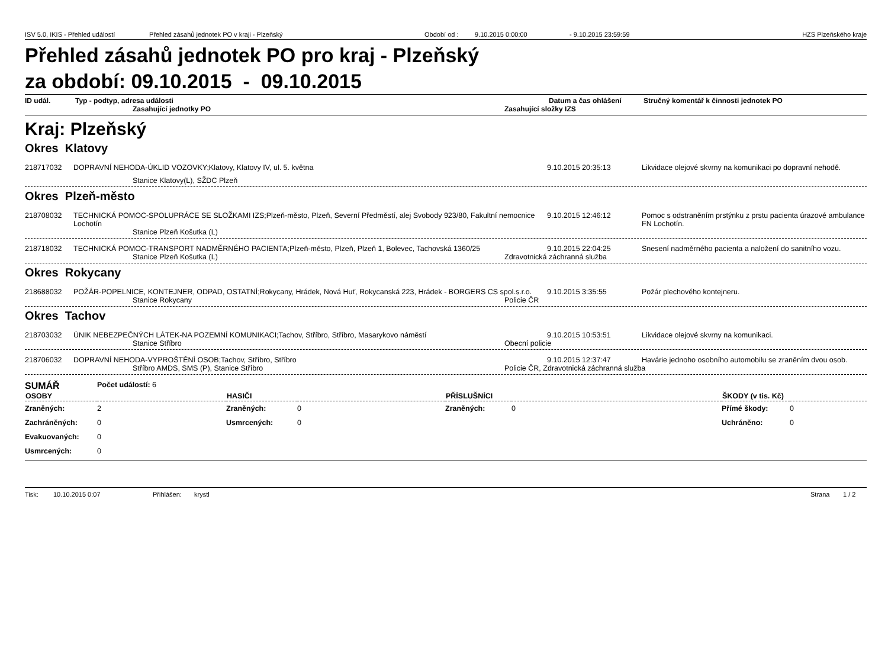ISV 5.0, IKIS - Přehled událostí Přehled zásahů jednotek PO v kraji - Plzeňský Období od : 9.10.2015 0:00:00 - 9.10.2015 23:59:59 HZS Plzeňského kraje
Přehled zásahů jednotek PO pro kraj - Plzeňský
za období: 09.10.2015 - 09.10.2015
ID udál. Typ - podtyp, adresa události Datum a čas ohlášení Stručný komentář k činnosti jednotek PO
Zasahující jednotky PO Zasahující složky IZS
Kraj: Plzeňský
Okres Klatovy
218717032 DOPRAVNÍ NEHODA-ÚKLID VOZOVKY;Klatovy, Klatovy IV, ul. 5. května 9.10.2015 20:35:13 Likvidace olejové skvrny na komunikaci po dopravní nehodě.
Stanice Klatovy(L), SŽDC Plzeň
Okres Plzeň-město
218708032 TECHNICKÁ POMOC-SPOLUPRÁCE SE SLOŽKAMI IZS;Plzeň-město, Plzeň, Severní Předměstí, alej Svobody 923/80, Fakultní nemocnice Lochotín 9.10.2015 12:46:12 Pomoc s odstraněním prstýnku z prstu pacienta úrazové ambulance FN Lochotín.
Stanice Plzeň Košutka (L)
218718032 TECHNICKÁ POMOC-TRANSPORT NADMĚRNÉHO PACIENTA;Plzeň-město, Plzeň, Plzeň 1, Bolevec, Tachovská 1360/25 9.10.2015 22:04:25 Snesení nadměrného pacienta a naložení do sanitního vozu.
Stanice Plzeň Košutka (L) Zdravotnická záchranná služba
Okres Rokycany
218688032 POŽÁR-POPELNICE, KONTEJNER, ODPAD, OSTATNÍ;Rokycany, Hrádek, Nová Huť, Rokycanská 223, Hrádek - BORGERS CS spol.s.r.o. 9.10.2015 3:35:55 Požár plechového kontejneru.
Stanice Rokycany Policie ČR
Okres Tachov
218703032 ÚNIK NEBEZPEČNÝCH LÁTEK-NA POZEMNÍ KOMUNIKACI;Tachov, Stříbro, Stříbro, Masarykovo náměstí 9.10.2015 10:53:51 Likvidace olejové skvrny na komunikaci.
Stanice Stříbro Obecní policie
218706032 DOPRAVNÍ NEHODA-VYPROŠTĚNÍ OSOB;Tachov, Stříbro, Stříbro 9.10.2015 12:37:47 Havárie jednoho osobního automobilu se zraněním dvou osob.
Stříbro AMDS, SMS (P), Stanice Stříbro Policie ČR, Zdravotnická záchranná služba
SUMÁŘ Počet událostí: 6
| OSOBY | | HASIČI | | PŘÍSLUŠNÍCI | | ŠKODY (v tis. Kč) | |
| --- | --- | --- | --- | --- | --- | --- | --- |
| Zraněných: | 2 | Zraněných: | 0 | Zraněných: | 0 | Přímé škody: | 0 |
| Zachráněných: | 0 | Usmrcených: | 0 | | | Uchráněno: | 0 |
| Evakuovaných: | 0 | | | | | | |
| Usmrcených: | 0 | | | | | | |
Tisk: 10.10.2015 0:07 Přihlášen: krystl Strana 1 / 2